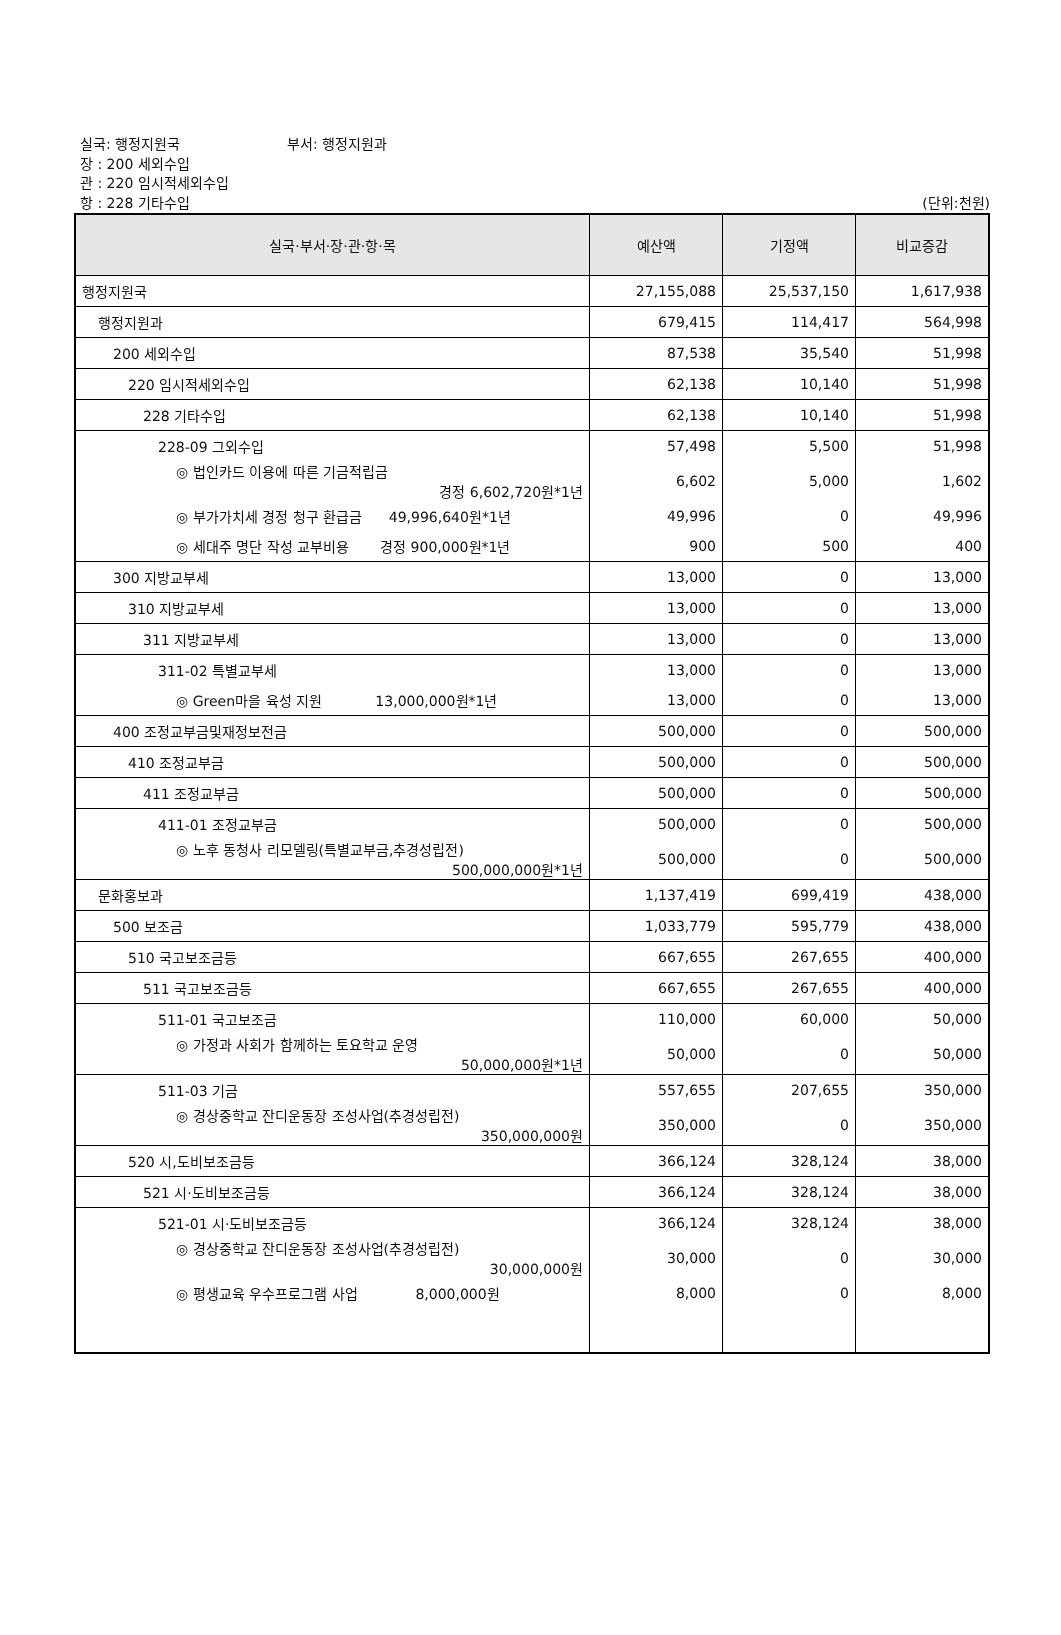실국: 행정지원국 부서: 행정지원과
장 : 200 세외수입
관 : 220 임시적세외수입
항 : 228 기타수입 (단위:천원)
| 실국·부서·장·관·항·목 | 예산액 | 기정액 | 비교증감 |
| --- | --- | --- | --- |
| 행정지원국 | 27,155,088 | 25,537,150 | 1,617,938 |
| 행정지원과 | 679,415 | 114,417 | 564,998 |
| 200 세외수입 | 87,538 | 35,540 | 51,998 |
| 220 임시적세외수입 | 62,138 | 10,140 | 51,998 |
| 228 기타수입 | 62,138 | 10,140 | 51,998 |
| 228-09 그외수입 | 57,498 | 5,500 | 51,998 |
| ◎ 법인카드 이용에 따른 기금적립금 경정 6,602,720원*1년 | 6,602 | 5,000 | 1,602 |
| ◎ 부가가치세 경정 청구 환급금 49,996,640원*1년 | 49,996 | 0 | 49,996 |
| ◎ 세대주 명단 작성 교부비용 경정 900,000원*1년 | 900 | 500 | 400 |
| 300 지방교부세 | 13,000 | 0 | 13,000 |
| 310 지방교부세 | 13,000 | 0 | 13,000 |
| 311 지방교부세 | 13,000 | 0 | 13,000 |
| 311-02 특별교부세 | 13,000 | 0 | 13,000 |
| ◎ Green마을 육성 지원 13,000,000원*1년 | 13,000 | 0 | 13,000 |
| 400 조정교부금및재정보전금 | 500,000 | 0 | 500,000 |
| 410 조정교부금 | 500,000 | 0 | 500,000 |
| 411 조정교부금 | 500,000 | 0 | 500,000 |
| 411-01 조정교부금 | 500,000 | 0 | 500,000 |
| ◎ 노후 동청사 리모델링(특별교부금,추경성립전) 500,000,000원*1년 | 500,000 | 0 | 500,000 |
| 문화홍보과 | 1,137,419 | 699,419 | 438,000 |
| 500 보조금 | 1,033,779 | 595,779 | 438,000 |
| 510 국고보조금등 | 667,655 | 267,655 | 400,000 |
| 511 국고보조금등 | 667,655 | 267,655 | 400,000 |
| 511-01 국고보조금 | 110,000 | 60,000 | 50,000 |
| ◎ 가정과 사회가 함께하는 토요학교 운영 50,000,000원*1년 | 50,000 | 0 | 50,000 |
| 511-03 기금 | 557,655 | 207,655 | 350,000 |
| ◎ 경상중학교 잔디운동장 조성사업(추경성립전) 350,000,000원 | 350,000 | 0 | 350,000 |
| 520 시,도비보조금등 | 366,124 | 328,124 | 38,000 |
| 521 시·도비보조금등 | 366,124 | 328,124 | 38,000 |
| 521-01 시·도비보조금등 | 366,124 | 328,124 | 38,000 |
| ◎ 경상중학교 잔디운동장 조성사업(추경성립전) 30,000,000원 | 30,000 | 0 | 30,000 |
| ◎ 평생교육 우수프로그램 사업 8,000,000원 | 8,000 | 0 | 8,000 |